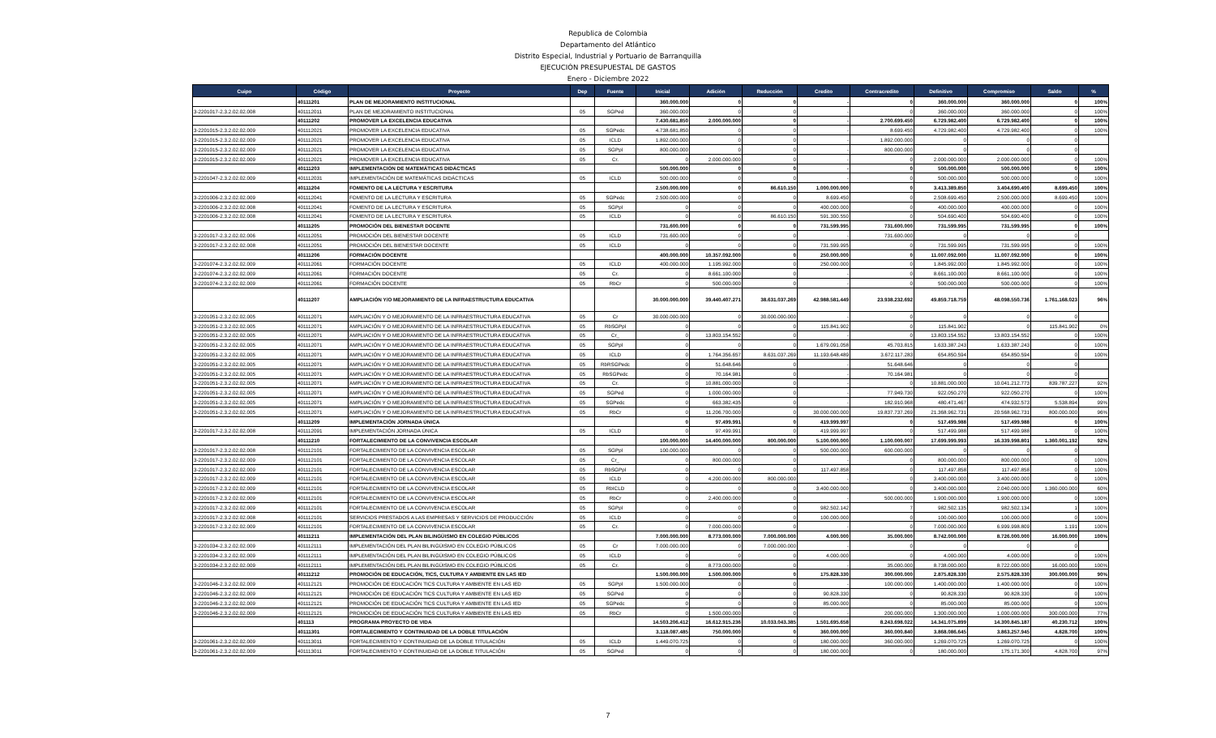Republica de Colombia
Departamento del Atlántico
Distrito Especial, Industrial y Portuario de Barranquilla
EJECUCIÓN PRESUPUESTAL DE GASTOS
Enero - Diciembre 2022
| Cuipo | Código | Proyecto | Dep | Fuente | Inicial | Adición | Reducción | Credito | Contracredito | Definitivo | Compromiso | Saldo | % |
| --- | --- | --- | --- | --- | --- | --- | --- | --- | --- | --- | --- | --- | --- |
| | 40111201 | PLAN DE MEJORAMIENTO INSTITUCIONAL | | | 360.000.000 | 0 | 0 | - | 0 | 360.000.000 | 360.000.000 | 0 | 100% |
| 3-2201017-2.3.2.02.02.008 | 401112011 | PLAN DE MEJORAMIENTO INSTITUCIONAL | 05 | SGPed | 360.000.000 | 0 | 0 | - | 0 | 360.000.000 | 360.000.000 | 0 | 100% |
| | 40111202 | PROMOVER LA EXCELENCIA EDUCATIVA | | | 7.430.681.850 | 2.000.000.000 | 0 | - | 2.700.699.450 | 6.729.982.400 | 6.729.982.400 | 0 | 100% |
| 3-2201015-2.3.2.02.02.009 | 401112021 | PROMOVER LA EXCELENCIA EDUCATIVA | 05 | SGPedc | 4.738.681.850 | 0 | 0 | - | 8.699.450 | 4.729.982.400 | 4.729.982.400 | 0 | 100% |
| 3-2201015-2.3.2.02.02.009 | 401112021 | PROMOVER LA EXCELENCIA EDUCATIVA | 05 | ICLD | 1.892.000.000 | 0 | 0 | - | 1.892.000.000 | 0 | 0 | 0 | |
| 3-2201015-2.3.2.02.02.009 | 401112021 | PROMOVER LA EXCELENCIA EDUCATIVA | 05 | SGPpl | 800.000.000 | 0 | 0 | - | 800.000.000 | 0 | 0 | 0 | |
| 3-2201015-2.3.2.02.02.009 | 401112021 | PROMOVER LA EXCELENCIA EDUCATIVA | 05 | Cr. | 0 | 2.000.000.000 | 0 | - | 0 | 2.000.000.000 | 2.000.000.000 | 0 | 100% |
| | 40111203 | IMPLEMENTACIÓN DE MATEMÁTICAS DIDÁCTICAS | | | 500.000.000 | 0 | 0 | - | 0 | 500.000.000 | 500.000.000 | 0 | 100% |
| 3-2201047-2.3.2.02.02.009 | 401112031 | IMPLEMENTACIÓN DE MATEMÁTICAS DIDÁCTICAS | 05 | ICLD | 500.000.000 | 0 | 0 | - | 0 | 500.000.000 | 500.000.000 | 0 | 100% |
| | 40111204 | FOMENTO DE LA LECTURA Y ESCRITURA | | | 2.500.000.000 | 0 | 86.610.150 | 1.000.000.000 | 0 | 3.413.389.850 | 3.404.690.400 | 8.699.450 | 100% |
| 3-2201006-2.3.2.02.02.009 | 401112041 | FOMENTO DE LA LECTURA Y ESCRITURA | 05 | SGPedc | 2.500.000.000 | 0 | 0 | 8.699.450 | 0 | 2.508.699.450 | 2.500.000.000 | 8.699.450 | 100% |
| 3-2201006-2.3.2.02.02.008 | 401112041 | FOMENTO DE LA LECTURA Y ESCRITURA | 05 | SGPpl | 0 | 0 | 0 | 400.000.000 | 0 | 400.000.000 | 400.000.000 | 0 | 100% |
| 3-2201006-2.3.2.02.02.008 | 401112041 | FOMENTO DE LA LECTURA Y ESCRITURA | 05 | ICLD | 0 | 0 | 86.610.150 | 591.300.550 | 0 | 504.690.400 | 504.690.400 | 0 | 100% |
| | 40111205 | PROMOCIÓN DEL BIENESTAR DOCENTE | | | 731.600.000 | 0 | 0 | 731.599.995 | 731.600.000 | 731.599.995 | 731.599.995 | 0 | 100% |
| 3-2201017-2.3.2.02.02.006 | 401112051 | PROMOCIÓN DEL BIENESTAR DOCENTE | 05 | ICLD | 731.600.000 | 0 | 0 | - | 731.600.000 | 0 | 0 | 0 | |
| 3-2201017-2.3.2.02.02.008 | 401112051 | PROMOCIÓN DEL BIENESTAR DOCENTE | 05 | ICLD | 0 | 0 | 0 | 731.599.995 | 0 | 731.599.995 | 731.599.995 | 0 | 100% |
| | 40111206 | FORMACIÓN DOCENTE | | | 400.000.000 | 10.357.092.000 | 0 | 250.000.000 | 0 | 11.007.092.000 | 11.007.092.000 | 0 | 100% |
| 3-2201074-2.3.2.02.02.009 | 401112061 | FORMACIÓN DOCENTE | 05 | ICLD | 400.000.000 | 1.195.992.000 | 0 | 250.000.000 | 0 | 1.845.992.000 | 1.845.992.000 | 0 | 100% |
| 3-2201074-2.3.2.02.02.009 | 401112061 | FORMACIÓN DOCENTE | 05 | Cr. | 0 | 8.661.100.000 | 0 | - | 0 | 8.661.100.000 | 8.661.100.000 | 0 | 100% |
| 3-2201074-2.3.2.02.02.009 | 401112061 | FORMACIÓN DOCENTE | 05 | RbCr | 0 | 500.000.000 | 0 | - | 0 | 500.000.000 | 500.000.000 | 0 | 100% |
| | 40111207 | AMPLIACIÓN Y/O MEJORAMIENTO DE LA INFRAESTRUCTURA EDUCATIVA | | | 30.000.000.000 | 39.440.407.271 | 38.631.037.269 | 42.988.581.449 | 23.938.232.692 | 49.859.718.759 | 48.098.550.736 | 1.761.168.023 | 96% |
| 3-2201051-2.3.2.02.02.005 | 401112071 | AMPLIACIÓN Y O MEJORAMIENTO DE LA INFRAESTRUCTURA EDUCATIVA | 05 | Cr | 30.000.000.000 | 0 | 30.000.000.000 | - | 0 | 0 | 0 | 0 | |
| 3-2201051-2.3.2.02.02.005 | 401112071 | AMPLIACIÓN Y O MEJORAMIENTO DE LA INFRAESTRUCTURA EDUCATIVA | 05 | RbSGPpl | 0 | 0 | 0 | 115.841.902 | 0 | 115.841.902 | 0 | 115.841.902 | 0% |
| 3-2201051-2.3.2.02.02.005 | 401112071 | AMPLIACIÓN Y O MEJORAMIENTO DE LA INFRAESTRUCTURA EDUCATIVA | 05 | Cr_ | 0 | 13.803.154.552 | 0 | - | 0 | 13.803.154.552 | 13.803.154.552 | 0 | 100% |
| 3-2201051-2.3.2.02.02.005 | 401112071 | AMPLIACIÓN Y O MEJORAMIENTO DE LA INFRAESTRUCTURA EDUCATIVA | 05 | SGPpl | 0 | 0 | 0 | 1.679.091.058 | 45.703.815 | 1.633.387.243 | 1.633.387.243 | 0 | 100% |
| 3-2201051-2.3.2.02.02.005 | 401112071 | AMPLIACIÓN Y O MEJORAMIENTO DE LA INFRAESTRUCTURA EDUCATIVA | 05 | ICLD | 0 | 1.764.356.657 | 8.631.037.269 | 11.193.648.489 | 3.672.117.283 | 654.850.594 | 654.850.594 | 0 | 100% |
| 3-2201051-2.3.2.02.02.005 | 401112071 | AMPLIACIÓN Y O MEJORAMIENTO DE LA INFRAESTRUCTURA EDUCATIVA | 05 | RbRSGPedc | 0 | 51.648.646 | 0 | - | 51.648.646 | 0 | 0 | 0 | |
| 3-2201051-2.3.2.02.02.005 | 401112071 | AMPLIACIÓN Y O MEJORAMIENTO DE LA INFRAESTRUCTURA EDUCATIVA | 05 | RbSGPedc | 0 | 70.164.981 | 0 | - | 70.164.981 | 0 | 0 | 0 | |
| 3-2201051-2.3.2.02.02.005 | 401112071 | AMPLIACIÓN Y O MEJORAMIENTO DE LA INFRAESTRUCTURA EDUCATIVA | 05 | Cr. | 0 | 10.881.000.000 | 0 | - | 0 | 10.881.000.000 | 10.041.212.773 | 839.787.227 | 92% |
| 3-2201051-2.3.2.02.02.005 | 401112071 | AMPLIACIÓN Y O MEJORAMIENTO DE LA INFRAESTRUCTURA EDUCATIVA | 05 | SGPed | 0 | 1.000.000.000 | 0 | - | 77.949.730 | 922.050.270 | 922.050.270 | 0 | 100% |
| 3-2201051-2.3.2.02.02.005 | 401112071 | AMPLIACIÓN Y O MEJORAMIENTO DE LA INFRAESTRUCTURA EDUCATIVA | 05 | SGPedc | 0 | 663.382.435 | 0 | - | 182.910.968 | 480.471.467 | 474.932.573 | 5.538.894 | 99% |
| 3-2201051-2.3.2.02.02.005 | 401112071 | AMPLIACIÓN Y O MEJORAMIENTO DE LA INFRAESTRUCTURA EDUCATIVA | 05 | RbCr | 0 | 11.206.700.000 | 0 | 30.000.000.000 | 19.837.737.269 | 21.368.962.731 | 20.568.962.731 | 800.000.000 | 96% |
| | 40111209 | IMPLEMENTACIÓN JORNADA ÚNICA | | | 0 | 97.499.991 | 0 | 419.999.997 | 0 | 517.499.988 | 517.499.988 | 0 | 100% |
| 3-2201017-2.3.2.02.02.008 | 401112091 | IMPLEMENTACIÓN JORNADA ÚNICA | 05 | ICLD | 0 | 97.499.991 | 0 | 419.999.997 | 0 | 517.499.988 | 517.499.988 | 0 | 100% |
| | 40111210 | FORTALECIMIENTO DE LA CONVIVENCIA ESCOLAR | | | 100.000.000 | 14.400.000.000 | 800.000.000 | 5.100.000.000 | 1.100.000.007 | 17.699.999.993 | 16.339.998.801 | 1.360.001.192 | 92% |
| 3-2201017-2.3.2.02.02.008 | 401112101 | FORTALECIMIENTO DE LA CONVIVENCIA ESCOLAR | 05 | SGPpl | 100.000.000 | 0 | 0 | 500.000.000 | 600.000.000 | 0 | 0 | 0 | |
| 3-2201017-2.3.2.02.02.009 | 401112101 | FORTALECIMIENTO DE LA CONVIVENCIA ESCOLAR | 05 | Cr_ | 0 | 800.000.000 | 0 | - | 0 | 800.000.000 | 800.000.000 | 0 | 100% |
| 3-2201017-2.3.2.02.02.009 | 401112101 | FORTALECIMIENTO DE LA CONVIVENCIA ESCOLAR | 05 | RbSGPpl | 0 | 0 | 0 | 117.497.858 | 0 | 117.497.858 | 117.497.858 | 0 | 100% |
| 3-2201017-2.3.2.02.02.009 | 401112101 | FORTALECIMIENTO DE LA CONVIVENCIA ESCOLAR | 05 | ICLD | 0 | 4.200.000.000 | 800.000.000 | - | 0 | 3.400.000.000 | 3.400.000.000 | 0 | 100% |
| 3-2201017-2.3.2.02.02.009 | 401112101 | FORTALECIMIENTO DE LA CONVIVENCIA ESCOLAR | 05 | RbICLD | 0 | 0 | 0 | 3.400.000.000 | 0 | 3.400.000.000 | 2.040.000.000 | 1.360.000.000 | 60% |
| 3-2201017-2.3.2.02.02.009 | 401112101 | FORTALECIMIENTO DE LA CONVIVENCIA ESCOLAR | 05 | RbCr | 0 | 2.400.000.000 | 0 | - | 500.000.000 | 1.900.000.000 | 1.900.000.000 | 0 | 100% |
| 3-2201017-2.3.2.02.02.009 | 401112101 | FORTALECIMIENTO DE LA CONVIVENCIA ESCOLAR | 05 | SGPpl | 0 | 0 | 0 | 982.502.142 | 7 | 982.502.135 | 982.502.134 | 1 | 100% |
| 3-2201017-2.3.2.02.02.008 | 401112101 | SERVICIOS PRESTADOS A LAS EMPRESAS Y SERVICIOS DE PRODUCCIÓN | 05 | ICLD | 0 | 0 | 0 | 100.000.000 | 0 | 100.000.000 | 100.000.000 | 0 | 100% |
| 3-2201017-2.3.2.02.02.009 | 401112101 | FORTALECIMIENTO DE LA CONVIVENCIA ESCOLAR | 05 | Cr. | 0 | 7.000.000.000 | 0 | - | 0 | 7.000.000.000 | 6.999.998.809 | 1.191 | 100% |
| | 40111211 | IMPLEMENTACIÓN DEL PLAN BILINGÜISMO EN COLEGIO PÚBLICOS | | | 7.000.000.000 | 8.773.000.000 | 7.000.000.000 | 4.000.000 | 35.000.000 | 8.742.000.000 | 8.726.000.000 | 16.000.000 | 100% |
| 3-2201034-2.3.2.02.02.009 | 401112111 | IMPLEMENTACIÓN DEL PLAN BILINGÜISMO EN COLEGIO PÚBLICOS | 05 | Cr | 7.000.000.000 | 0 | 7.000.000.000 | - | 0 | 0 | 0 | 0 | |
| 3-2201034-2.3.2.02.02.009 | 401112111 | IMPLEMENTACIÓN DEL PLAN BILINGÜISMO EN COLEGIO PÚBLICOS | 05 | ICLD | 0 | 0 | 0 | 4.000.000 | 0 | 4.000.000 | 4.000.000 | 0 | 100% |
| 3-2201034-2.3.2.02.02.009 | 401112111 | IMPLEMENTACIÓN DEL PLAN BILINGÜISMO EN COLEGIO PÚBLICOS | 05 | Cr. | 0 | 8.773.000.000 | 0 | - | 35.000.000 | 8.738.000.000 | 8.722.000.000 | 16.000.000 | 100% |
| | 40111212 | PROMOCIÓN DE EDUCACIÓN, TICS, CULTURA Y AMBIENTE EN LAS IED | | | 1.500.000.000 | 1.500.000.000 | 0 | 175.828.330 | 300.000.000 | 2.875.828.330 | 2.575.828.330 | 300.000.000 | 90% |
| 3-2201046-2.3.2.02.02.009 | 401112121 | PROMOCIÓN DE EDUCACIÓN TICS CULTURA Y AMBIENTE EN LAS IED | 05 | SGPpl | 1.500.000.000 | 0 | 0 | - | 100.000.000 | 1.400.000.000 | 1.400.000.000 | 0 | 100% |
| 3-2201046-2.3.2.02.02.009 | 401112121 | PROMOCIÓN DE EDUCACIÓN TICS CULTURA Y AMBIENTE EN LAS IED | 05 | SGPed | 0 | 0 | 0 | 90.828.330 | 0 | 90.828.330 | 90.828.330 | 0 | 100% |
| 3-2201046-2.3.2.02.02.009 | 401112121 | PROMOCIÓN DE EDUCACIÓN TICS CULTURA Y AMBIENTE EN LAS IED | 05 | SGPedc | 0 | 0 | 0 | 85.000.000 | 0 | 85.000.000 | 85.000.000 | 0 | 100% |
| 3-2201046-2.3.2.02.02.009 | 401112121 | PROMOCIÓN DE EDUCACIÓN TICS CULTURA Y AMBIENTE EN LAS IED | 05 | RbCr | 0 | 1.500.000.000 | 0 | - | 200.000.000 | 1.300.000.000 | 1.000.000.000 | 300.000.000 | 77% |
| | 401113 | PROGRAMA PROYECTO DE VIDA | | | 14.503.206.412 | 16.612.915.236 | 10.033.043.385 | 1.501.695.658 | 8.243.698.022 | 14.341.075.899 | 14.300.845.187 | 40.230.712 | 100% |
| | 40111301 | FORTALECIMIENTO Y CONTINUIDAD DE LA DOBLE TITULACIÓN | | | 3.118.087.485 | 750.000.000 | 0 | 360.000.000 | 360.000.840 | 3.868.086.645 | 3.863.257.945 | 4.828.700 | 100% |
| 3-2201061-2.3.2.02.02.009 | 401113011 | FORTALECIMIENTO Y CONTINUIDAD DE LA DOBLE TITULACIÓN | 05 | ICLD | 1.449.070.725 | 0 | 0 | 180.000.000 | 360.000.000 | 1.269.070.725 | 1.269.070.725 | 0 | 100% |
| 3-2201061-2.3.2.02.02.009 | 401113011 | FORTALECIMIENTO Y CONTINUIDAD DE LA DOBLE TITULACIÓN | 05 | SGPed | 0 | 0 | 0 | 180.000.000 | 0 | 180.000.000 | 175.171.300 | 4.828.700 | 97% |
7